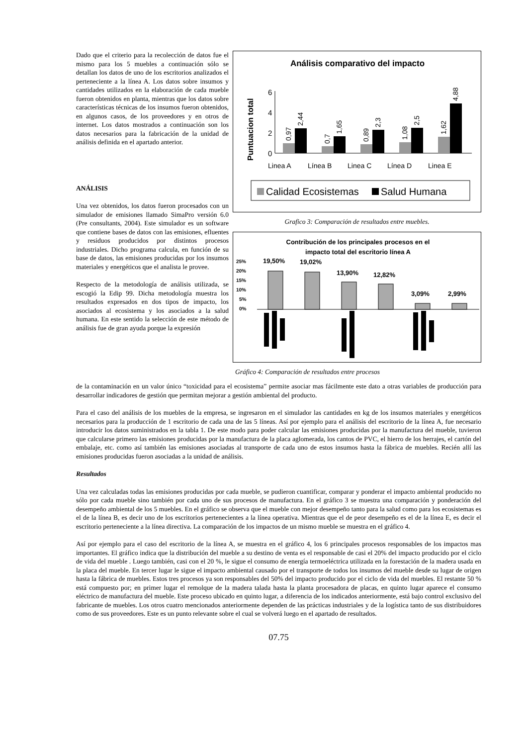Dado que el criterio para la recolección de datos fue el mismo para los 5 muebles a continuación sólo se detallan los datos de uno de los escritorios analizados el perteneciente a la línea A. Los datos sobre insumos y cantidades utilizados en la elaboración de cada mueble fueron obtenidos en planta, mientras que los datos sobre características técnicas de los insumos fueron obtenidos, en algunos casos, de los proveedores y en otros de internet. Los datos mostrados a continuación son los datos necesarios para la fabricación de la unidad de análisis definida en el apartado anterior.
ANÁLISIS
Una vez obtenidos, los datos fueron procesados con un simulador de emisiones llamado SimaPro versión 6.0 (Pre consultants, 2004). Este simulador es un software que contiene bases de datos con las emisiones, efluentes y residuos producidos por distintos procesos industriales. Dicho programa calcula, en función de su base de datos, las emisiones producidas por los insumos materiales y energéticos que el analista le provee.
Respecto de la metodología de análisis utilizada, se escogió la Edip 99. Dicha metodología muestra los resultados expresados en dos tipos de impacto, los asociados al ecosistema y los asociados a la salud humana. En este sentido la selección de este método de análisis fue de gran ayuda porque la expresión
Análisis comparativo del impacto
Puntuacion total
0
2
4
6
Linea A
Línea B
Linea C
Línea D
Linea E
0,97
2,44
0,7
1,65
0,89
2,3
1,08
2,5
1,62
4,88
Calidad Ecosistemas
Salud Humana
Grafico 3: Comparación de resultados entre muebles.
Contribución de los principales procesos en el
impacto total del escritorio línea A
25%
20%
15%
10%
5%
0%
19,50%
19,02%
13,90%
12,82%
3,09%
2,99%
Gráfico 4: Comparación de resultados entre procesos
de la contaminación en un valor único “toxicidad para el ecosistema” permite asociar mas fácilmente este dato a otras variables de producción para desarrollar indicadores de gestión que permitan mejorar a gestión ambiental del producto.
Para el caso del análisis de los muebles de la empresa, se ingresaron en el simulador las cantidades en kg de los insumos materiales y energéticos necesarios para la producción de 1 escritorio de cada una de las 5 líneas. Así por ejemplo para el análisis del escritorio de la línea A, fue necesario introducir los datos suministrados en la tabla 1. De este modo para poder calcular las emisiones producidas por la manufactura del mueble, tuvieron que calcularse primero las emisiones producidas por la manufactura de la placa aglomerada, los cantos de PVC, el hierro de los herrajes, el cartón del embalaje, etc. como así también las emisiones asociadas al transporte de cada uno de estos insumos hasta la fábrica de muebles. Recién allí las emisiones producidas fueron asociadas a la unidad de análisis.
Resultados
Una vez calculadas todas las emisiones producidas por cada mueble, se pudieron cuantificar, comparar y ponderar el impacto ambiental producido no sólo por cada mueble sino también por cada uno de sus procesos de manufactura. En el gráfico 3 se muestra una comparación y ponderación del desempeño ambiental de los 5 muebles. En el gráfico se observa que el mueble con mejor desempeño tanto para la salud como para los ecosistemas es el de la línea B, es decir uno de los escritorios pertenecientes a la línea operativa. Mientras que el de peor desempeño es el de la línea E, es decir el escritorio perteneciente a la línea directiva. La comparación de los impactos de un mismo mueble se muestra en el gráfico 4.
Así por ejemplo para el caso del escritorio de la línea A, se muestra en el gráfico 4, los 6 principales procesos responsables de los impactos mas importantes. El gráfico indica que la distribución del mueble a su destino de venta es el responsable de casi el 20% del impacto producido por el ciclo de vida del mueble . Luego también, casi con el 20 %, le sigue el consumo de energía termoeléctrica utilizada en la forestación de la madera usada en la placa del mueble. En tercer lugar le sigue el impacto ambiental causado por el transporte de todos los insumos del mueble desde su lugar de origen hasta la fábrica de muebles. Estos tres procesos ya son responsables del 50% del impacto producido por el ciclo de vida del muebles. El restante 50 % está compuesto por; en primer lugar el remolque de la madera talada hasta la planta procesadora de placas, en quinto lugar aparece el consumo eléctrico de manufactura del mueble. Este proceso ubicado en quinto lugar, a diferencia de los indicados anteriormente, está bajo control exclusivo del fabricante de muebles. Los otros cuatro mencionados anteriormente dependen de las prácticas industriales y de la logística tanto de sus distribuidores como de sus proveedores. Este es un punto relevante sobre el cual se volverá luego en el apartado de resultados.
07.75